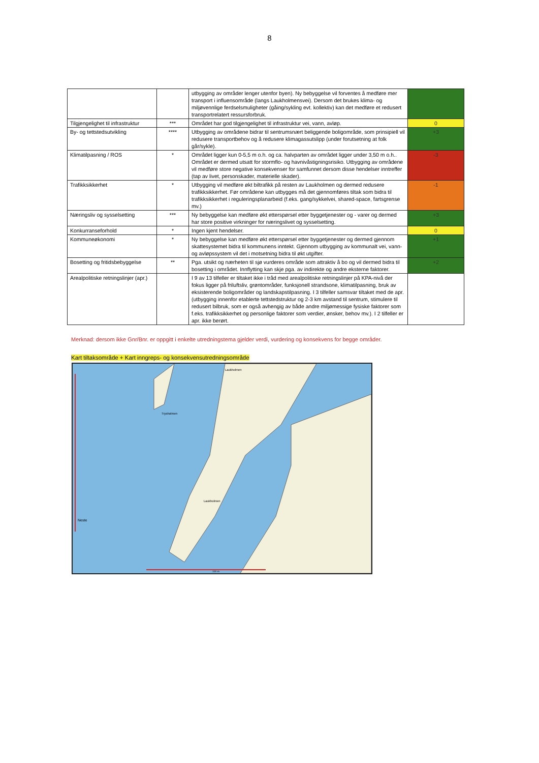8
| | | utbygging av områder lenger utenfor byen). Ny bebyggelse vil forventes å medføre mer transport i influensområde (langs Laukholmensvei). Dersom det brukes klima- og miljøvennlige ferdselsmuligheter (gåing/sykling evt. kollektiv) kan det medføre et redusert transportrelatert ressursforbruk. | |
| Tilgjengelighet til infrastruktur | *** | Området har god tilgjengelighet til infrastruktur vei, vann, avløp. | 0 |
| By- og tettstedsutvikling | **** | Utbygging av områdene bidrar til sentrumsnært beliggende boligområde, som prinsipiell vil redusere transportbehov og å redusere klimagassutslipp (under forutsetning at folk går/sykle). | +3 |
| Klimatilpasning / ROS | * | Området ligger kun 0-5,5 m o.h. og ca. halvparten av området ligger under 3,50 m o.h.. Området er dermed utsatt for stormflo- og havnivåstigningsrisiko. Utbygging av områdene vil medføre store negative konsekvenser for samfunnet dersom disse hendelser inntreffer (tap av livet, personskader, materielle skader). | -3 |
| Trafikksikkerhet | * | Utbygging vil medføre økt biltrafikk på resten av Laukholmen og dermed redusere trafikksikkerhet. Før områdene kan utbygges må det gjennomføres tiltak som bidra til trafikksikkerhet i reguleringsplanarbeid (f.eks. gang/sykkelvei, shared-space, fartsgrense mv.) | -1 |
| Næringsliv og sysselsetting | *** | Ny bebyggelse kan medføre økt etterspørsel etter byggetjenester og - varer og dermed har store positive virkninger for næringslivet og sysselsetting. | +3 |
| Konkurranseforhold | * | Ingen kjent hendelser. | 0 |
| Kommuneøkonomi | * | Ny bebyggelse kan medføre økt etterspørsel etter byggetjenester og dermed gjennom skattesystemet bidra til kommunens inntekt. Gjennom utbygging av kommunalt vei, vann- og avløpssystem vil det i motsetning bidra til økt utgifter. | +1 |
| Bosetting og fritidsbebyggelse | ** | Pga. utsikt og nærheten til sjø vurderes område som attraktiv å bo og vil dermed bidra til bosetting i området. Innflytting kan skje pga. av indirekte og andre eksterne faktorer. | +2 |
| Arealpolitiske retningslinjer (apr.) | | I 9 av 13 tilfeller er tiltaket ikke i tråd med arealpolitiske retningslinjer på KPA-nivå der fokus ligger på friluftsliv, grøntområder, funksjonell strandsone, klimatilpasning, bruk av eksisterende boligområder og landskapstilpasning. I 3 tilfeller samsvar tiltaket med de apr. (utbygging innenfor etablerte tettstedstruktur og 2-3 km avstand til sentrum, stimulere til redusert bilbruk, som er også avhengig av både andre miljømessige fysiske faktorer som f.eks. trafikksikkerhet og personlige faktorer som verdier, ønsker, behov mv.). I 2 tilfeller er apr. ikke berørt. | |
Merknad: dersom ikke Gnr/Bnr. er oppgitt i enkelte utredningstema gjelder verdi, vurdering og konsekvens for begge områder.
Kart tiltaksområde + Kart inngreps- og konsekvensutredningsområde
Laukholmen
Trysholmen
Laukholmen
Neste
100 m